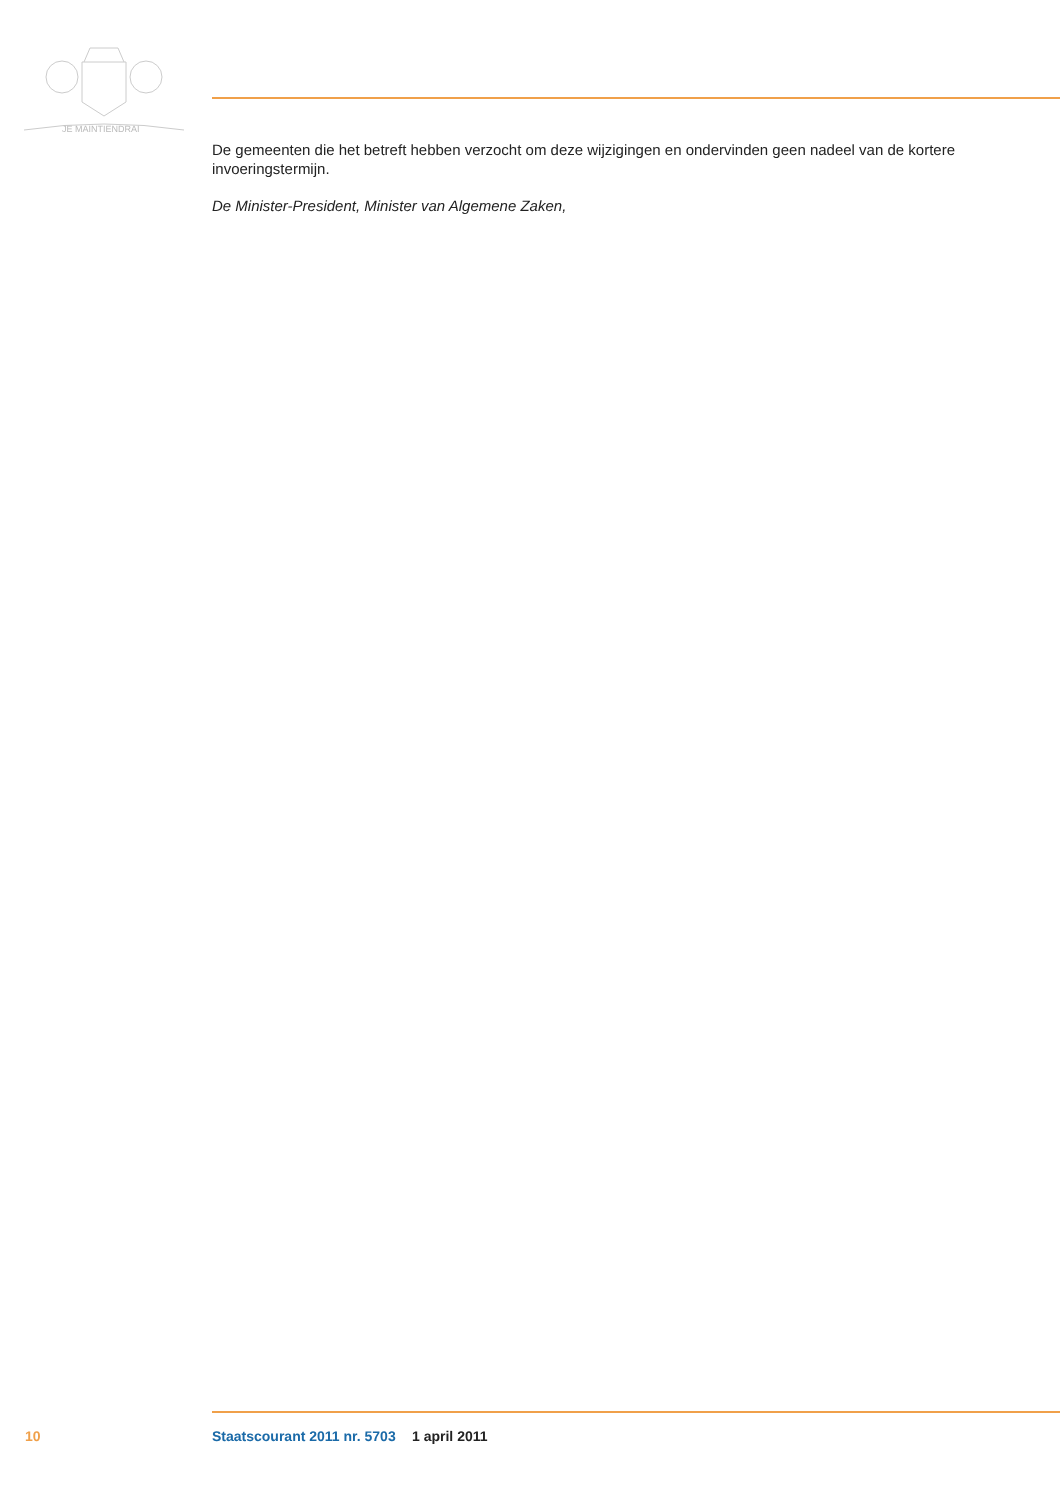JE MAINTIENDRAI
De gemeenten die het betreft hebben verzocht om deze wijzigingen en ondervinden geen nadeel van de kortere invoeringstermijn.
De Minister-President, Minister van Algemene Zaken,
10 Staatscourant 2011 nr. 5703 1 april 2011